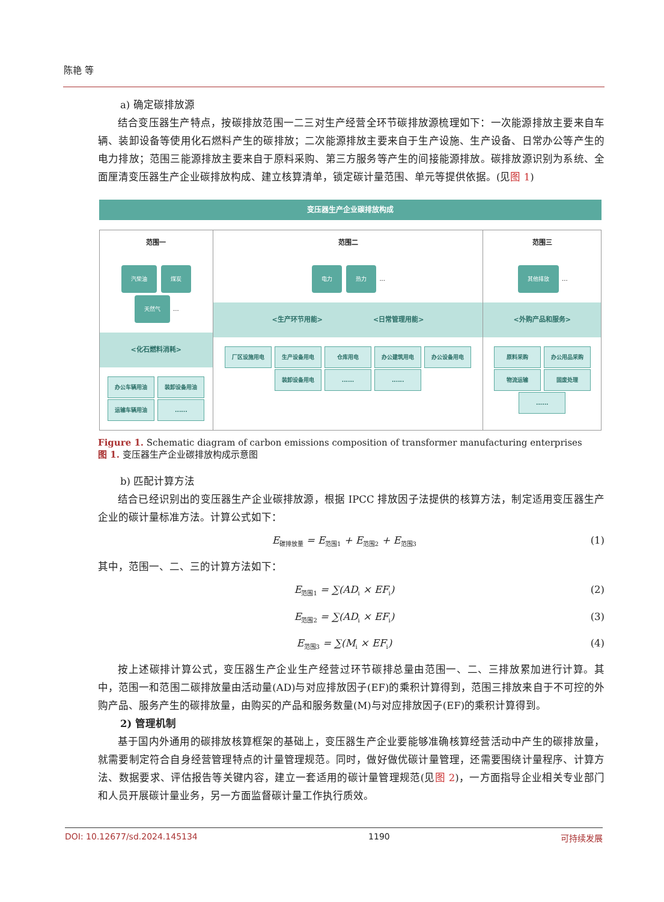陈艳 等
a) 确定碳排放源
结合变压器生产特点，按碳排放范围一二三对生产经营全环节碳排放源梳理如下：一次能源排放主要来自车辆、装卸设备等使用化石燃料产生的碳排放；二次能源排放主要来自于生产设施、生产设备、日常办公等产生的电力排放；范围三能源排放主要来自于原料采购、第三方服务等产生的间接能源排放。碳排放源识别为系统、全面厘清变压器生产企业碳排放构成、建立核算清单，锁定碳计量范围、单元等提供依据。(见图 1)
变压器生产企业碳排放构成
范围一
汽柴油 煤炭 天然气 ...
<化石燃料消耗>
办公车辆用油 装卸设备用油 运输车辆用油 ......
范围二
电力 热力 ...
<生产环节用能> <日常管理用能>
厂区设施用电 生产设备用电 仓库用电 办公建筑用电 办公设备用电 装卸设备用电 ...... ......
范围三
其他排放 ...
<外购产品和服务>
原料采购 办公用品采购 物流运输 固废处理 ......
Figure 1. Schematic diagram of carbon emissions composition of transformer manufacturing enterprises
图 1. 变压器生产企业碳排放构成示意图
b) 匹配计算方法
结合已经识别出的变压器生产企业碳排放源，根据 IPCC 排放因子法提供的核算方法，制定适用变压器生产企业的碳计量标准方法。计算公式如下：
E<sub>碳排放量</sub> = E<sub>范围1</sub> + E<sub>范围2</sub> + E<sub>范围3</sub> (1)
其中，范围一、二、三的计算方法如下：
E<sub>范围1</sub> = ∑(AD<sub>i</sub> × EF<sub>i</sub>) (2)
E<sub>范围2</sub> = ∑(AD<sub>i</sub> × EF<sub>i</sub>) (3)
E<sub>范围3</sub> = ∑(M<sub>i</sub> × EF<sub>i</sub>) (4)
按上述碳排计算公式，变压器生产企业生产经营过环节碳排总量由范围一、二、三排放累加进行计算。其中，范围一和范围二碳排放量由活动量(AD)与对应排放因子(EF)的乘积计算得到，范围三排放来自于不可控的外购产品、服务产生的碳排放量，由购买的产品和服务数量(M)与对应排放因子(EF)的乘积计算得到。
2) 管理机制
基于国内外通用的碳排放核算框架的基础上，变压器生产企业要能够准确核算经营活动中产生的碳排放量，就需要制定符合自身经营管理特点的计量管理规范。同时，做好做优碳计量管理，还需要围绕计量程序、计算方法、数据要求、评估报告等关键内容，建立一套适用的碳计量管理规范(见图 2)，一方面指导企业相关专业部门和人员开展碳计量业务，另一方面监督碳计量工作执行质效。
DOI: 10.12677/sd.2024.145134 1190 可持续发展